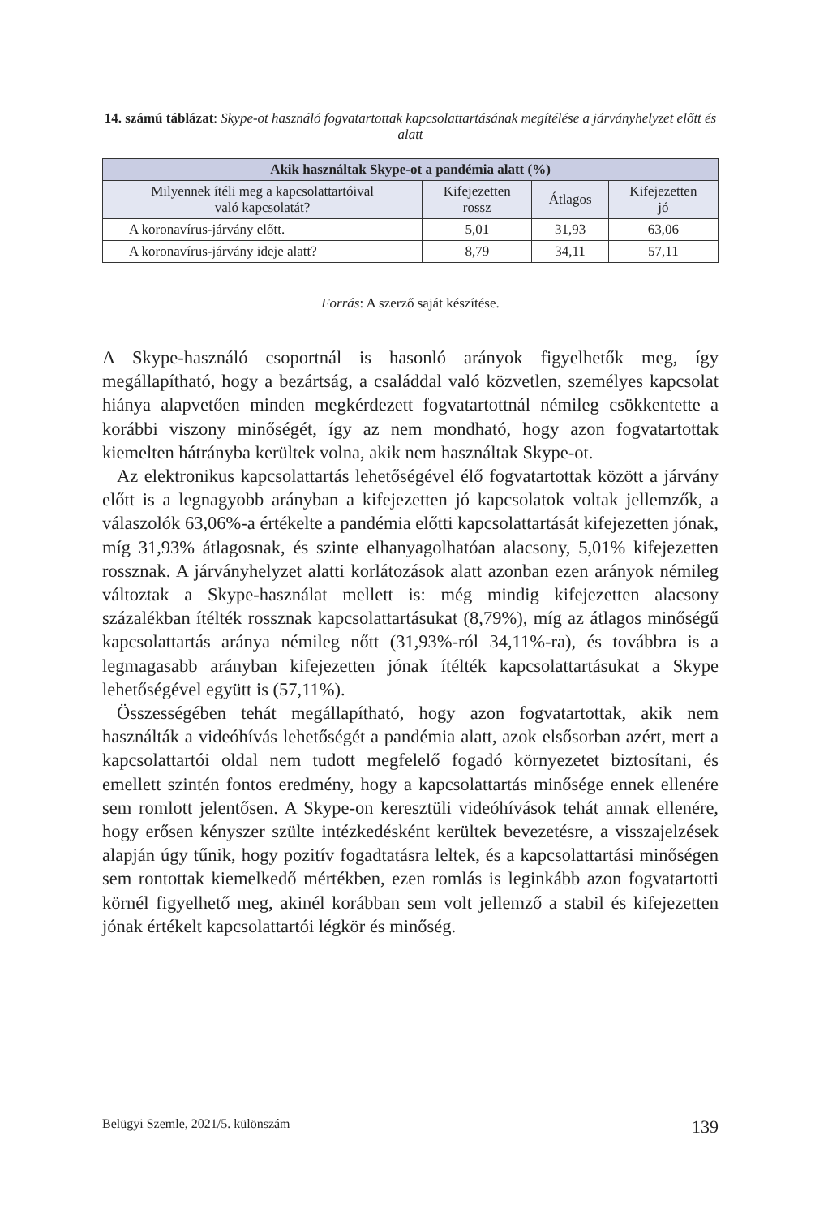14. számú táblázat: Skype-ot használó fogvatartottak kapcsolattartásának megítélése a járványhelyzet előtt és alatt
| Akik használtak Skype-ot a pandémia alatt (%) | | | |
| --- | --- | --- | --- |
| Milyennek ítéli meg a kapcsolattartóival való kapcsolatát? | Kifejezetten rossz | Átlagos | Kifejezetten jó |
| A koronavírus-járvány előtt. | 5,01 | 31,93 | 63,06 |
| A koronavírus-járvány ideje alatt? | 8,79 | 34,11 | 57,11 |
Forrás: A szerző saját készítése.
A Skype-használó csoportnál is hasonló arányok figyelhetők meg, így megállapítható, hogy a bezártság, a családdal való közvetlen, személyes kapcsolat hiánya alapvetően minden megkérdezett fogvatartottnál némileg csökkentette a korábbi viszony minőségét, így az nem mondható, hogy azon fogvatartottak kiemelten hátrányba kerültek volna, akik nem használtak Skype-ot.
Az elektronikus kapcsolattartás lehetőségével élő fogvatartottak között a járvány előtt is a legnagyobb arányban a kifejezetten jó kapcsolatok voltak jellemzők, a válaszolók 63,06%-a értékelte a pandémia előtti kapcsolattartását kifejezetten jónak, míg 31,93% átlagosnak, és szinte elhanyagolhatóan alacsony, 5,01% kifejezetten rossznak. A járványhelyzet alatti korlátozások alatt azonban ezen arányok némileg változtak a Skype-használat mellett is: még mindig kifejezetten alacsony százalékban ítélték rossznak kapcsolattartásukat (8,79%), míg az átlagos minőségű kapcsolattartás aránya némileg nőtt (31,93%-ról 34,11%-ra), és továbbra is a legmagasabb arányban kifejezetten jónak ítélték kapcsolattartásukat a Skype lehetőségével együtt is (57,11%).
Összességében tehát megállapítható, hogy azon fogvatartottak, akik nem használták a videóhívás lehetőségét a pandémia alatt, azok elsősorban azért, mert a kapcsolattartói oldal nem tudott megfelelő fogadó környezetet biztosítani, és emellett szintén fontos eredmény, hogy a kapcsolattartás minősége ennek ellenére sem romlott jelentősen. A Skype-on keresztüli videóhívások tehát annak ellenére, hogy erősen kényszer szülte intézkedésként kerültek bevezetésre, a visszajelzések alapján úgy tűnik, hogy pozitív fogadtatásra leltek, és a kapcsolattartási minőségen sem rontottak kiemelkedő mértékben, ezen romlás is leginkább azon fogvatartotti körnél figyelhető meg, akinél korábban sem volt jellemző a stabil és kifejezetten jónak értékelt kapcsolattartói légkör és minőség.
Belügyi Szemle, 2021/5. különszám 139